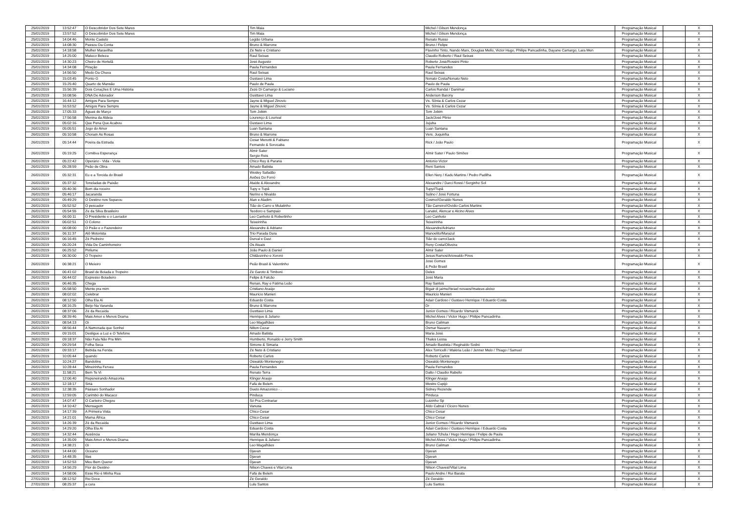| 25/01/2019 | 13:52:47 | O Descobridor Dos Sete Mares | Tim Maia | Michel / Gilson Mendonça | Programação Musical | | X |
| 25/01/2019 | 13:57:52 | O Descobridor Dos Sete Mares | Tim Maia | Michel / Gilson Mendonça | Programação Musical | | X |
| 25/01/2019 | 14:04:46 | Monte Castelo | Legião Urbana | Renato Russo | Programação Musical | | X |
| 25/01/2019 | 14:08:30 | Passou Da Conta | Bruno & Marrone | Bruno / Felipe | Programação Musical | | X |
| 25/01/2019 | 14:18:58 | Mulher Maravilha | Zé Neto e Cristiano | Flavinho Tinto, Nando Marx, Douglas Mello, Victor Hugo, Philipe Pancadinha, Dayane Camargo, Lara Men | Programação Musical | | X |
| 25/01/2019 | 14:25:00 | Maluco Beleza | Raul Seixas | Claudio Roberto / Raul Seixas | Programação Musical | | X |
| 25/01/2019 | 14:30:23 | Cheiro de Hortelã | José Augusto | Roberto José/Rossini Pinto | Programação Musical | | X |
| 25/01/2019 | 14:34:08 | Piração | Paula Fernandes | Paula Fernandes | Programação Musical | | X |
| 25/01/2019 | 14:56:50 | Medo Da Chuva | Raul Seixas | Raul Seixas | Programação Musical | | X |
| 25/01/2019 | 15:03:45 | Ponto G | Gustavo Lima | Nonato Costa/Nonato Neto | Programação Musical | | X |
| 25/01/2019 | 15:25:40 | Quarto de Mansão | Paulo de Paula | Paulo de Paula | Programação Musical | | X |
| 25/01/2019 | 15:56:39 | Dois Corações E Uma História | Zezé Di Camargo & Luciano | Carlos Randal / Danimar | Programação Musical | | X |
| 25/01/2019 | 16:08:56 | DNA De Adorador | Gusttavo Lima | Anderson Barony | Programação Musical | | X |
| 25/01/2019 | 16:44:12 | Amigos Para Sempre | Jayne & Miguel Zinovic | Vs. Sônia & Carlos Cezar | Programação Musical | | X |
| 25/01/2019 | 16:53:52 | Amigos Para Sempre | Jayne & Miguel Zinovic | Vs. Sônia & Carlos Cezar | Programação Musical | | X |
| 25/01/2019 | 17:05:33 | Águas de Março | Tom Jobim | Tom Jobim | Programação Musical | | X |
| 25/01/2019 | 17:56:58 | Menina da Aldeia | Lourenço & Lourival | Jack/José Plinio | Programação Musical | | X |
| 26/01/2019 | 05:02:16 | Que Pena Que Acabou | Gustavo Lima | Jujuba | Programação Musical | | X |
| 26/01/2019 | 05:05:51 | Jogo do Amor | Luan Santana | Luan Santana | Programação Musical | | X |
| 26/01/2019 | 05:10:58 | Choram As Rosas | Bruno & Marrone | Vers. Juquinha | Programação Musical | | X |
| 26/01/2019 | 05:14:44 | Poeira da Estrada | Cesar Menotti & Fabiano Fernando & Sorocaba | Rick / João Paulo | Programação Musical | | X |
| 26/01/2019 | 05:19:25 | Comitiva Esperança | Almir Sater Sergio Reis | Almir Sater / Paulo Simões | Programação Musical | | X |
| 26/01/2019 | 05:22:42 | Operário - Vida - Viola | Chico Rey & Paraná | Antonio Victor | Programação Musical | | X |
| 26/01/2019 | 05:28:59 | Peão de Obra | Amado Batista | Reni Santos | Programação Musical | | X |
| 26/01/2019 | 05:32:31 | Eu e a Torcida do Brasil | Wesley Safadão Aviões Do Forró | Ellen Nery / Kadu Martins / Pedro Padilha | Programação Musical | | X |
| 26/01/2019 | 05:37:32 | Toneladas de Paixão | Ataide & Alexandre | Alexandre / Darci Rossi / Serginho Sol | Programação Musical | | X |
| 26/01/2019 | 05:40:36 | Bom dia roceiro | Tupy e Tupã | Tupy//Tupã | Programação Musical | | X |
| 26/01/2019 | 05:46:17 | Jacarandá | Nerino e Nivaldo | Sulino / José Fortuna | Programação Musical | | X |
| 26/01/2019 | 05:49:29 | O Destino nos Separou | Alan e Aladim | Cosmo//Geraldo Nunes | Programação Musical | | X |
| 26/01/2019 | 05:52:52 | O pescador | Tião do Carro e Mulatinho | Tão Carreiro//Ovídio Carlos Martins | Programação Musical | | X |
| 26/01/2019 | 05:54:55 | Ze da Silva Brasileiro | Teodoro e Sampaio | Lanatel, Alencar e Alcino Alves | Programação Musical | | X |
| 26/01/2019 | 06:00:11 | O Presidente e o Lavrador | Leo Canhoto & Robertinho | Leo Canhoto | Programação Musical | | X |
| 26/01/2019 | 06:02:51 | O Colono | Teixeirinha | Teixeirinha | Programação Musical | | X |
| 26/01/2019 | 06:08:00 | O Peão e o Fazendeiro | Alexandre & Adriano | Alexandre/Adriano | Programação Musical | | X |
| 26/01/2019 | 06:11:37 | Alô Motorista | Trio Parada Dura | Manoelito/Marazul | Programação Musical | | X |
| 26/01/2019 | 06:16:45 | Zé Pedreiro | Durval e Davi | Tião do carro/Jack | Programação Musical | | X |
| 26/01/2019 | 06:20:24 | Vida De Caminhoneiro | Os Atuais | Reny Costa/Oliveira | Programação Musical | | X |
| 26/01/2019 | 06:25:52 | Pirilume | João Paulo & Daniel | Almir Sater | Programação Musical | | X |
| 26/01/2019 | 06:30:00 | O Tropeiro | Chitãozinho e Xororó | Jesus Ramos/Ariowaldo Pires | Programação Musical | | X |
| 26/01/2019 | 06:38:21 | O Meieiro | Peão Brasil & Valentinho | José Gomes & Peão Brasil | Programação Musical | | X |
| 26/01/2019 | 06:41:02 | Brasil de Boiada e Tropeiro | Zé Garoto & Timboré | Deles | Programação Musical | | X |
| 26/01/2019 | 06:44:02 | Expresso Boiadeiro | Felipe & Falcão | José Maria | Programação Musical | | X |
| 26/01/2019 | 06:46:35 | Chega | Renan, Ray e Fátima Leão | Ray Santos | Programação Musical | | X |
| 26/01/2019 | 06:58:50 | Mente pra mim | Cristiano Araújo | Bigair di jaime//israel novaes//mateus aleixo | Programação Musical | | X |
| 26/01/2019 | 08:02:02 | Celebrar | Mauricio Manieri | Mauricio Manieri | Programação Musical | | X |
| 26/01/2019 | 08:12:50 | Olha Ela Aí | Eduardo Costa | Adair Cardoso / Gustavo Henrique / Eduardo Costa | Programação Musical | | X |
| 26/01/2019 | 08:16:25 | Beijo Na Varanda | Bruno & Marrone | Dr | Programação Musical | | X |
| 26/01/2019 | 08:37:06 | Zé da Recaída | Gusttavo Lima | Junior Gomes / Ricardo Vismarck | Programação Musical | | X |
| 26/01/2019 | 08:39:46 | Mais Amor e Menos Drama | Henrique & Juliano | Michel Alves / Victor Hugo / Philipe Pancadinha | Programação Musical | | X |
| 26/01/2019 | 08:54:13 | Oi | Leo Magalhães | Bruno Caliman | Programação Musical | | X |
| 26/01/2019 | 08:56:44 | A Namorada que Sonhei | Nilton Cezar | Osmar Navarro | Programação Musical | | X |
| 26/01/2019 | 09:15:01 | Desligue a Luz e O Telefone | Amado Batista | Maria José | Programação Musical | | X |
| 26/01/2019 | 09:18:37 | Não Fala Não Pra Mim | Humberto, Ronaldo e Jerry Smith | Thales Lessa | Programação Musical | | X |
| 26/01/2019 | 09:29:54 | Folha Seca | Simone & Simaria | Amado Bastista / Reginaldo Sodré | Programação Musical | | X |
| 26/01/2019 | 09:33:17 | Bebida na Ferida | Zé Neto & Cristiano | Alex Torricelli / Waléria Leão / Jenner Melo / Thiago / Samuel | Programação Musical | | X |
| 26/01/2019 | 10:05:44 | quando | Roberto Carlos | Roberto Carlos | Programação Musical | | X |
| 26/01/2019 | 10:24:27 | Bandolins | Oswaldo Montenegro | Oswaldo Montenegro | Programação Musical | | X |
| 26/01/2019 | 10:28:44 | Mineirinha Ferveu | Paula Fernandes | Paula Fernandes | Programação Musical | | X |
| 26/01/2019 | 11:58:21 | Bem Te Vi | Renato Terra | Dalto / Claudio Rabello | Programação Musical | | X |
| 26/01/2019 | 12:06:40 | Repeneirando Amazonia | Klinger Araujo | Klinger Araújo | Programação Musical | | X |
| 26/01/2019 | 12:18:17 | Siriá | Fafá de Belem | Mestre Cupijó | Programação Musical | | X |
| 26/01/2019 | 12:38:35 | Pássaro Sonhador | Dueto Amazonico - . | Sidney Rezende | Programação Musical | | X |
| 26/01/2019 | 12:59:05 | Carimbó do Macaco | Pinduca | Pinduca | Programação Musical | | X |
| 26/01/2019 | 14:07:47 | O Carteiro Chegou | Só Pra Contrariar | Luizinho Sp | Programação Musical | | X |
| 26/01/2019 | 14:10:42 | Mensagem | Vanusa | Aldo Cabral / Cicero Nunes | Programação Musical | | X |
| 26/01/2019 | 14:17:39 | A Primeira Vista | Chico Cesar | Chico Cesar | Programação Musical | | X |
| 26/01/2019 | 14:21:01 | Mama África | Chico Cesar | Chico Cesar | Programação Musical | | X |
| 26/01/2019 | 14:26:39 | Zé da Recaída | Gusttavo Lima | Junior Gomes / Ricardo Vismarck | Programação Musical | | X |
| 26/01/2019 | 14:29:20 | Olha Ela Aí | Eduardo Costa | Adair Cardoso / Gustavo Henrique / Eduardo Costa | Programação Musical | | X |
| 26/01/2019 | 14:32:44 | Ausência | Marília Mendonça | Juliano Tchula / Hugo Henrique / Felipe de Paula | Programação Musical | | X |
| 26/01/2019 | 14:35:09 | Mais Amor e Menos Drama | Henrique & Juliano | Michel Alves / Victor Hugo / Philipe Pancadinha | Programação Musical | | X |
| 26/01/2019 | 14:38:21 | Oi | Leo Magalhães | Bruno Caliman | Programação Musical | | X |
| 26/01/2019 | 14:44:00 | Oceano | Djavan | Djavan | Programação Musical | | X |
| 26/01/2019 | 14:48:35 | lilas | Djavan | Djavan | Programação Musical | | X |
| 26/01/2019 | 14:52:53 | Meu Bem Querer | Djavan | Djavan | Programação Musical | | X |
| 26/01/2019 | 14:56:29 | Flor do Destino | Nilson Chaves e Vital Lima | Nilson Chaves//Vital Lima | Programação Musical | | X |
| 26/01/2019 | 14:58:06 | Esse Rio é Minha Rua | Fafá de Belem | Paulo Andre / Rui Barata | Programação Musical | | X |
| 27/01/2019 | 08:12:52 | Rio Doce | Zé Geraldo | Zé Geraldo | Programação Musical | | X |
| 27/01/2019 | 08:25:37 | a cura | Lulu Santos | Lulu Santos | Programação Musical | | X |